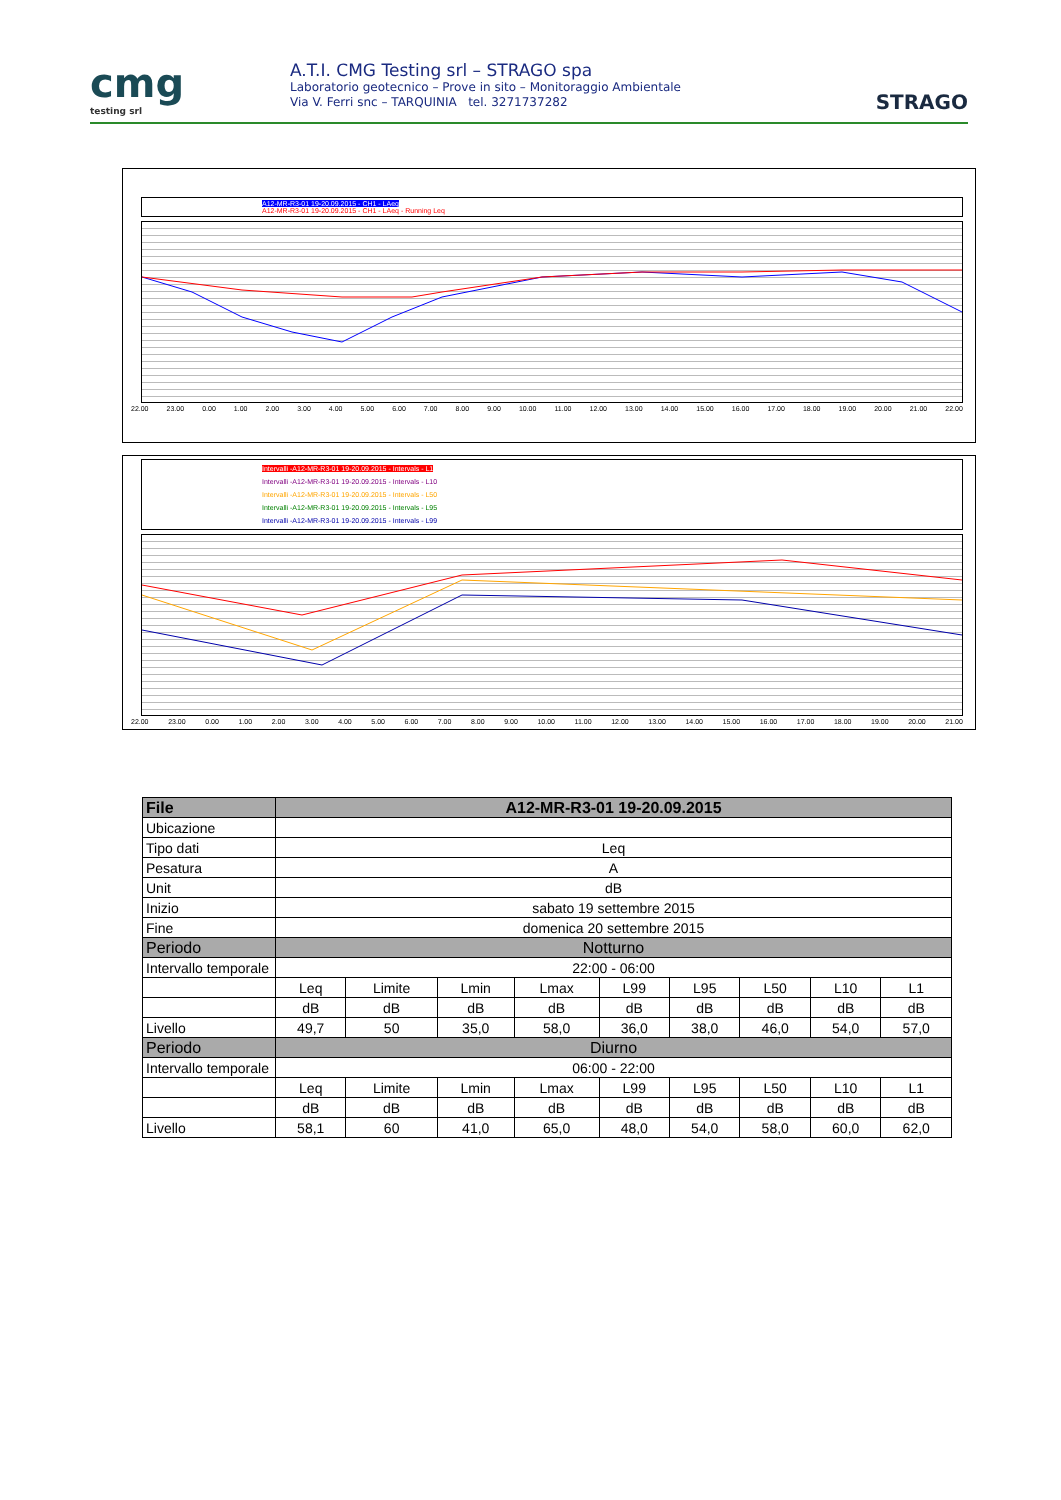cmg
testing srl
A.T.I. CMG Testing srl – STRAGO spa
Laboratorio geotecnico – Prove in sito – Monitoraggio Ambientale
Via V. Ferri snc – TARQUINIA tel. 3271737282
STRAGO
A12-MR-R3-01 19-20.09.2015 - CH1 - LAeq
A12-MR-R3-01 19-20.09.2015 - CH1 - LAeq - Running Leq
22.00 23.00 0.00 1.00 2.00 3.00 4.00 5.00 6.00 7.00 8.00 9.00 10.00 11.00 12.00 13.00 14.00 15.00 16.00 17.00 18.00 19.00 20.00 21.00 22.00
Intervalli -A12-MR-R3-01 19-20.09.2015 - Intervals - L1
Intervalli -A12-MR-R3-01 19-20.09.2015 - Intervals - L10
Intervalli -A12-MR-R3-01 19-20.09.2015 - Intervals - L50
Intervalli -A12-MR-R3-01 19-20.09.2015 - Intervals - L95
Intervalli -A12-MR-R3-01 19-20.09.2015 - Intervals - L99
22.00 23.00 0.00 1.00 2.00 3.00 4.00 5.00 6.00 7.00 8.00 9.00 10.00 11.00 12.00 13.00 14.00 15.00 16.00 17.00 18.00 19.00 20.00 21.00
| File | A12-MR-R3-01 19-20.09.2015 | | | | | | | | |
| --- | --- | --- | --- | --- | --- | --- | --- | --- | --- |
| Ubicazione | | | | | | | | | |
| Tipo dati | Leq | | | | | | | | |
| Pesatura | A | | | | | | | | |
| Unit | dB | | | | | | | | |
| Inizio | sabato 19 settembre 2015 | | | | | | | | |
| Fine | domenica 20 settembre 2015 | | | | | | | | |
| Periodo | Notturno | | | | | | | | |
| Intervallo temporale | 22:00 - 06:00 | | | | | | | | |
| | Leq | Limite | Lmin | Lmax | L99 | L95 | L50 | L10 | L1 |
| | dB | dB | dB | dB | dB | dB | dB | dB | dB |
| Livello | 49,7 | 50 | 35,0 | 58,0 | 36,0 | 38,0 | 46,0 | 54,0 | 57,0 |
| Periodo | Diurno | | | | | | | | |
| Intervallo temporale | 06:00 - 22:00 | | | | | | | | |
| | Leq | Limite | Lmin | Lmax | L99 | L95 | L50 | L10 | L1 |
| | dB | dB | dB | dB | dB | dB | dB | dB | dB |
| Livello | 58,1 | 60 | 41,0 | 65,0 | 48,0 | 54,0 | 58,0 | 60,0 | 62,0 |